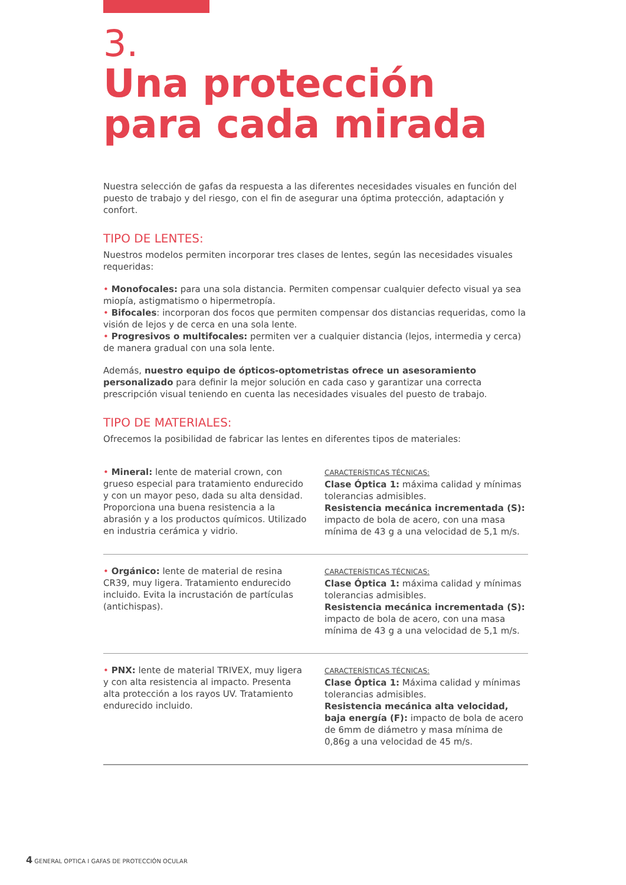3.
Una protección
para cada mirada
Nuestra selección de gafas da respuesta a las diferentes necesidades visuales en función del puesto de trabajo y del riesgo, con el fin de asegurar una óptima protección, adaptación y confort.
TIPO DE LENTES:
Nuestros modelos permiten incorporar tres clases de lentes, según las necesidades visuales requeridas:
• Monofocales: para una sola distancia. Permiten compensar cualquier defecto visual ya sea miopía, astigmatismo o hipermetropía.
• Bifocales: incorporan dos focos que permiten compensar dos distancias requeridas, como la visión de lejos y de cerca en una sola lente.
• Progresivos o multifocales: permiten ver a cualquier distancia (lejos, intermedia y cerca) de manera gradual con una sola lente.
Además, nuestro equipo de ópticos-optometristas ofrece un asesoramiento personalizado para definir la mejor solución en cada caso y garantizar una correcta prescripción visual teniendo en cuenta las necesidades visuales del puesto de trabajo.
TIPO DE MATERIALES:
Ofrecemos la posibilidad de fabricar las lentes en diferentes tipos de materiales:
• Mineral: lente de material crown, con grueso especial para tratamiento endurecido y con un mayor peso, dada su alta densidad. Proporciona una buena resistencia a la abrasión y a los productos químicos. Utilizado en industria cerámica y vidrio.
CARACTERÍSTICAS TÉCNICAS:
Clase Óptica 1: máxima calidad y mínimas tolerancias admisibles.
Resistencia mecánica incrementada (S): impacto de bola de acero, con una masa mínima de 43 g a una velocidad de 5,1 m/s.
• Orgánico: lente de material de resina CR39, muy ligera. Tratamiento endurecido incluido. Evita la incrustación de partículas (antichispas).
CARACTERÍSTICAS TÉCNICAS:
Clase Óptica 1: máxima calidad y mínimas tolerancias admisibles.
Resistencia mecánica incrementada (S): impacto de bola de acero, con una masa mínima de 43 g a una velocidad de 5,1 m/s.
• PNX: lente de material TRIVEX, muy ligera y con alta resistencia al impacto. Presenta alta protección a los rayos UV. Tratamiento endurecido incluido.
CARACTERÍSTICAS TÉCNICAS:
Clase Óptica 1: Máxima calidad y mínimas tolerancias admisibles.
Resistencia mecánica alta velocidad, baja energía (F): impacto de bola de acero de 6mm de diámetro y masa mínima de 0,86g a una velocidad de 45 m/s.
4 GENERAL OPTICA I GAFAS DE PROTECCIÓN OCULAR